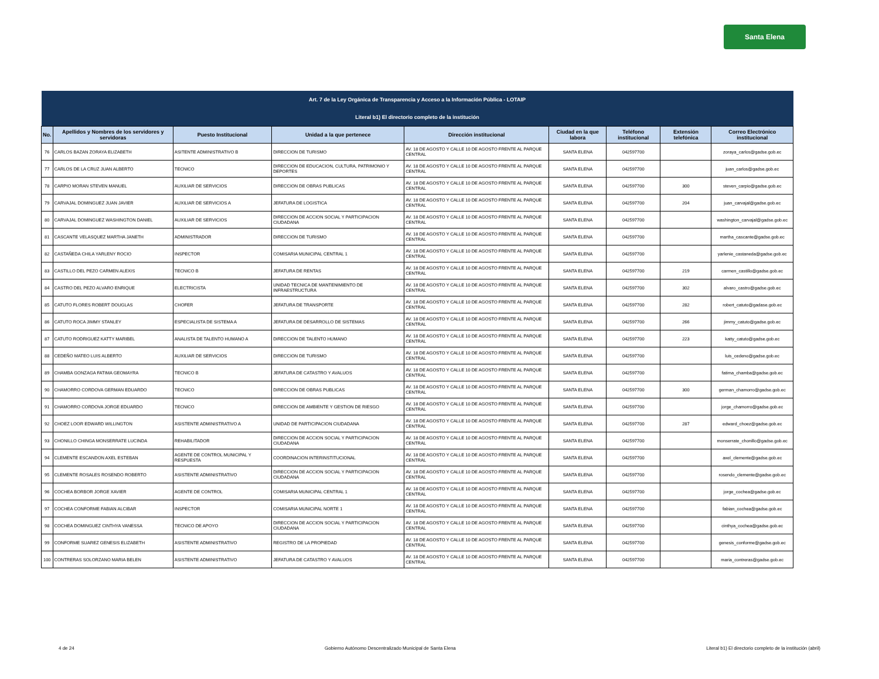Santa Elena
| Art. 7 de la Ley Orgánica de Transparencia y Acceso a la Información Pública - LOTAIP | | | | | | | | |
| --- | --- | --- | --- | --- | --- | --- | --- | --- |
| Literal b1) El directorio completo de la institución | | | | | | | | |
| No. | Apellidos y Nombres de los servidores y servidoras | Puesto Institucional | Unidad a la que pertenece | Dirección institucional | Ciudad en la que labora | Teléfono institucional | Extensión telefónica | Correo Electrónico institucional |
| 76 | CARLOS BAZAN ZORAYA ELIZABETH | ASITENTE ADMINISTRATIVO B | DIRECCION DE TURISMO | AV. 18 DE AGOSTO Y CALLE 10 DE AGOSTO FRENTE AL PARQUE CENTRAL | SANTA ELENA | 042597700 | | zoraya_carlos@gadse.gob.ec |
| 77 | CARLOS DE LA CRUZ JUAN ALBERTO | TECNICO | DIRECCION DE EDUCACION, CULTURA, PATRIMONIO Y DEPORTES | AV. 18 DE AGOSTO Y CALLE 10 DE AGOSTO FRENTE AL PARQUE CENTRAL | SANTA ELENA | 042597700 | | juan_carlos@gadse.gob.ec |
| 78 | CARPIO MORAN STEVEN MANUEL | AUXILIAR DE SERVICIOS | DIRECCION DE OBRAS PUBLICAS | AV. 18 DE AGOSTO Y CALLE 10 DE AGOSTO FRENTE AL PARQUE CENTRAL | SANTA ELENA | 042597700 | 300 | steven_carpio@gadse.gob.ec |
| 79 | CARVAJAL DOMINGUEZ JUAN JAVIER | AUXILIAR DE SERVICIOS A | JEFATURA DE LOGISTICA | AV. 18 DE AGOSTO Y CALLE 10 DE AGOSTO FRENTE AL PARQUE CENTRAL | SANTA ELENA | 042597700 | 204 | juan_carvajal@gadse.gob.ec |
| 80 | CARVAJAL DOMINGUEZ WASHINGTON DANIEL | AUXILIAR DE SERVICIOS | DIRECCION DE ACCION SOCIAL Y PARTICIPACION CIUDADANA | AV. 18 DE AGOSTO Y CALLE 10 DE AGOSTO FRENTE AL PARQUE CENTRAL | SANTA ELENA | 042597700 | | washington_carvajal@gadse.gob.ec |
| 81 | CASCANTE VELASQUEZ MARTHA JANETH | ADMINISTRADOR | DIRECCION DE TURISMO | AV. 18 DE AGOSTO Y CALLE 10 DE AGOSTO FRENTE AL PARQUE CENTRAL | SANTA ELENA | 042597700 | | martha_cascante@gadse.gob.ec |
| 82 | CASTAÑEDA CHILA YARLENY ROCIO | INSPECTOR | COMISARIA MUNICIPAL CENTRAL 1 | AV. 18 DE AGOSTO Y CALLE 10 DE AGOSTO FRENTE AL PARQUE CENTRAL | SANTA ELENA | 042597700 | | yarlenie_castaneda@gadse.gob.ec |
| 83 | CASTILLO DEL PEZO CARMEN ALEXIS | TECNICO B | JEFATURA DE RENTAS | AV. 18 DE AGOSTO Y CALLE 10 DE AGOSTO FRENTE AL PARQUE CENTRAL | SANTA ELENA | 042597700 | 219 | carmen_castillo@gadse.gob.ec |
| 84 | CASTRO DEL PEZO ALVARO ENRIQUE | ELECTRICISTA | UNIDAD TECNICA DE MANTENIMIENTO DE INFRAESTRUCTURA | AV. 18 DE AGOSTO Y CALLE 10 DE AGOSTO FRENTE AL PARQUE CENTRAL | SANTA ELENA | 042597700 | 302 | alvaro_castro@gadse.gob.ec |
| 85 | CATUTO FLORES ROBERT DOUGLAS | CHOFER | JEFATURA DE TRANSPORTE | AV. 18 DE AGOSTO Y CALLE 10 DE AGOSTO FRENTE AL PARQUE CENTRAL | SANTA ELENA | 042597700 | 282 | robert_catuto@gadase.gob.ec |
| 86 | CATUTO ROCA JIMMY STANLEY | ESPECIALISTA DE SISTEMA A | JEFATURA DE DESARROLLO DE SISTEMAS | AV. 18 DE AGOSTO Y CALLE 10 DE AGOSTO FRENTE AL PARQUE CENTRAL | SANTA ELENA | 042597700 | 266 | jimmy_catuto@gadse.gob.ec |
| 87 | CATUTO RODRIGUEZ KATTY MARIBEL | ANALISTA DE TALENTO HUMANO A | DIRECCION DE TALENTO HUMANO | AV. 18 DE AGOSTO Y CALLE 10 DE AGOSTO FRENTE AL PARQUE CENTRAL | SANTA ELENA | 042597700 | 223 | katty_catuto@gadse.gob.ec |
| 88 | CEDEÑO MATEO LUIS ALBERTO | AUXILIAR DE SERVICIOS | DIRECCION DE TURISMO | AV. 18 DE AGOSTO Y CALLE 10 DE AGOSTO FRENTE AL PARQUE CENTRAL | SANTA ELENA | 042597700 | | luis_cedeno@gadse.gob.ec |
| 89 | CHAMBA GONZAGA FATIMA GEOMAYRA | TECNICO B | JEFATURA DE CATASTRO Y AVALUOS | AV. 18 DE AGOSTO Y CALLE 10 DE AGOSTO FRENTE AL PARQUE CENTRAL | SANTA ELENA | 042597700 | | fatima_chamba@gadse.gob.ec |
| 90 | CHAMORRO CORDOVA GERMAN EDUARDO | TECNICO | DIRECCION DE OBRAS PUBLICAS | AV. 18 DE AGOSTO Y CALLE 10 DE AGOSTO FRENTE AL PARQUE CENTRAL | SANTA ELENA | 042597700 | 300 | german_chamorro@gadse.gob.ec |
| 91 | CHAMORRO CORDOVA JORGE EDUARDO | TECNICO | DIRECCION DE AMBIENTE Y GESTION DE RIESGO | AV. 18 DE AGOSTO Y CALLE 10 DE AGOSTO FRENTE AL PARQUE CENTRAL | SANTA ELENA | 042597700 | | jorge_chamorro@gadse.gob.ec |
| 92 | CHOEZ LOOR EDWARD WILLINGTON | ASISTENTE ADMINISTRATIVO A | UNIDAD DE PARTICIPACION CIUDADANA | AV. 18 DE AGOSTO Y CALLE 10 DE AGOSTO FRENTE AL PARQUE CENTRAL | SANTA ELENA | 042597700 | 287 | edward_choez@gadse.gob.ec |
| 93 | CHONILLO CHINGA MONSERRATE LUCINDA | REHABILITADOR | DIRECCION DE ACCION SOCIAL Y PARTICIPACION CIUDADANA | AV. 18 DE AGOSTO Y CALLE 10 DE AGOSTO FRENTE AL PARQUE CENTRAL | SANTA ELENA | 042597700 | | monserrate_chonillo@gadse.gob.ec |
| 94 | CLEMENTE ESCANDON AXEL ESTEBAN | AGENTE DE CONTROL MUNICIPAL Y RESPUESTA | COORDINACION INTERINSTITUCIONAL | AV. 18 DE AGOSTO Y CALLE 10 DE AGOSTO FRENTE AL PARQUE CENTRAL | SANTA ELENA | 042597700 | | axel_clemente@gadse.gob.ec |
| 95 | CLEMENTE ROSALES ROSENDO ROBERTO | ASISTENTE ADMINISTRATIVO | DIRECCION DE ACCION SOCIAL Y PARTICIPACION CIUDADANA | AV. 18 DE AGOSTO Y CALLE 10 DE AGOSTO FRENTE AL PARQUE CENTRAL | SANTA ELENA | 042597700 | | rosendo_clemente@gadse.gob.ec |
| 96 | COCHEA BORBOR JORGE XAVIER | AGENTE DE CONTROL | COMISARIA MUNICIPAL CENTRAL 1 | AV. 18 DE AGOSTO Y CALLE 10 DE AGOSTO FRENTE AL PARQUE CENTRAL | SANTA ELENA | 042597700 | | jorge_cochea@gadse.gob.ec |
| 97 | COCHEA CONFORME FABIAN ALCIBAR | INSPECTOR | COMISARIA MUNICIPAL NORTE 1 | AV. 18 DE AGOSTO Y CALLE 10 DE AGOSTO FRENTE AL PARQUE CENTRAL | SANTA ELENA | 042597700 | | fabian_cochea@gadse.gob.ec |
| 98 | COCHEA DOMINGUEZ CINTHYA VANESSA | TECNICO DE APOYO | DIRECCION DE ACCION SOCIAL Y PARTICIPACION CIUDADANA | AV. 18 DE AGOSTO Y CALLE 10 DE AGOSTO FRENTE AL PARQUE CENTRAL | SANTA ELENA | 042597700 | | cinthya_cochea@gadse.gob.ec |
| 99 | CONFORME SUAREZ GENESIS ELIZABETH | ASISTENTE ADMINISTRATIVO | REGISTRO DE LA PROPIEDAD | AV. 18 DE AGOSTO Y CALLE 10 DE AGOSTO FRENTE AL PARQUE CENTRAL | SANTA ELENA | 042597700 | | genesis_conforme@gadse.gob.ec |
| 100 | CONTRERAS SOLORZANO MARIA BELEN | ASISTENTE ADMINISTRATIVO | JEFATURA DE CATASTRO Y AVALUOS | AV. 18 DE AGOSTO Y CALLE 10 DE AGOSTO FRENTE AL PARQUE CENTRAL | SANTA ELENA | 042597700 | | maria_contreras@gadse.gob.ec |
4 de 24 Gobierno Autónomo Descentralizado Municipal de Santa Elena Literal b1) El directorio completo de la institución (abril)